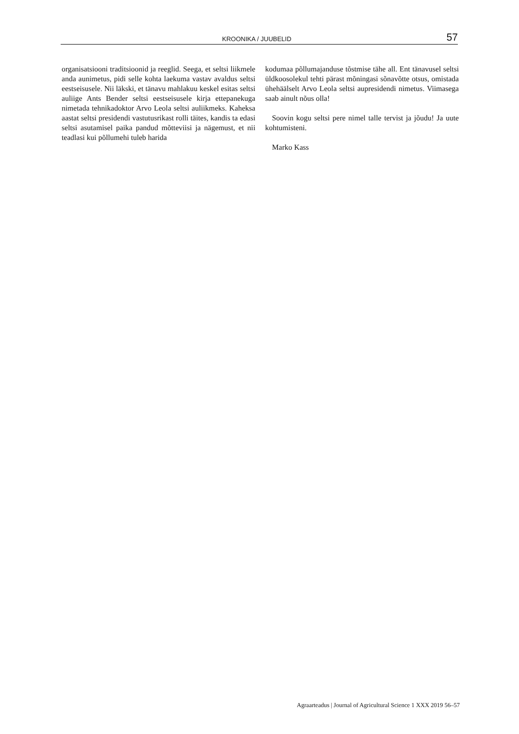KROONIKA / JUUBELID 57
organisatsiooni traditsioonid ja reeglid. Seega, et seltsi liikmele anda aunimetus, pidi selle kohta laekuma vastav avaldus seltsi eestseisusele. Nii läkski, et tänavu mahlakuu keskel esitas seltsi auliige Ants Bender seltsi eestseisusele kirja ettepanekuga nimetada tehnika­doktor Arvo Leola seltsi auliikmeks. Kaheksa aastat seltsi presidendi vastutusrikast rolli täites, kandis ta edasi seltsi asutamisel paika pandud mõtteviisi ja nägemust, et nii teadlasi kui põllumehi tuleb harida
kodumaa põllumajanduse tõstmise tähe all. Ent tänavu­sel seltsi üldkoosolekul tehti pärast mõningasi sõna­võtte otsus, omistada ühehäälselt Arvo Leola seltsi aupresidendi nimetus. Viimasega saab ainult nõus olla!
Soovin kogu seltsi pere nimel talle tervist ja jõudu! Ja uute kohtumisteni.
Marko Kass
Agraarteadus | Journal of Agricultural Science 1 XXX 2019 56–57